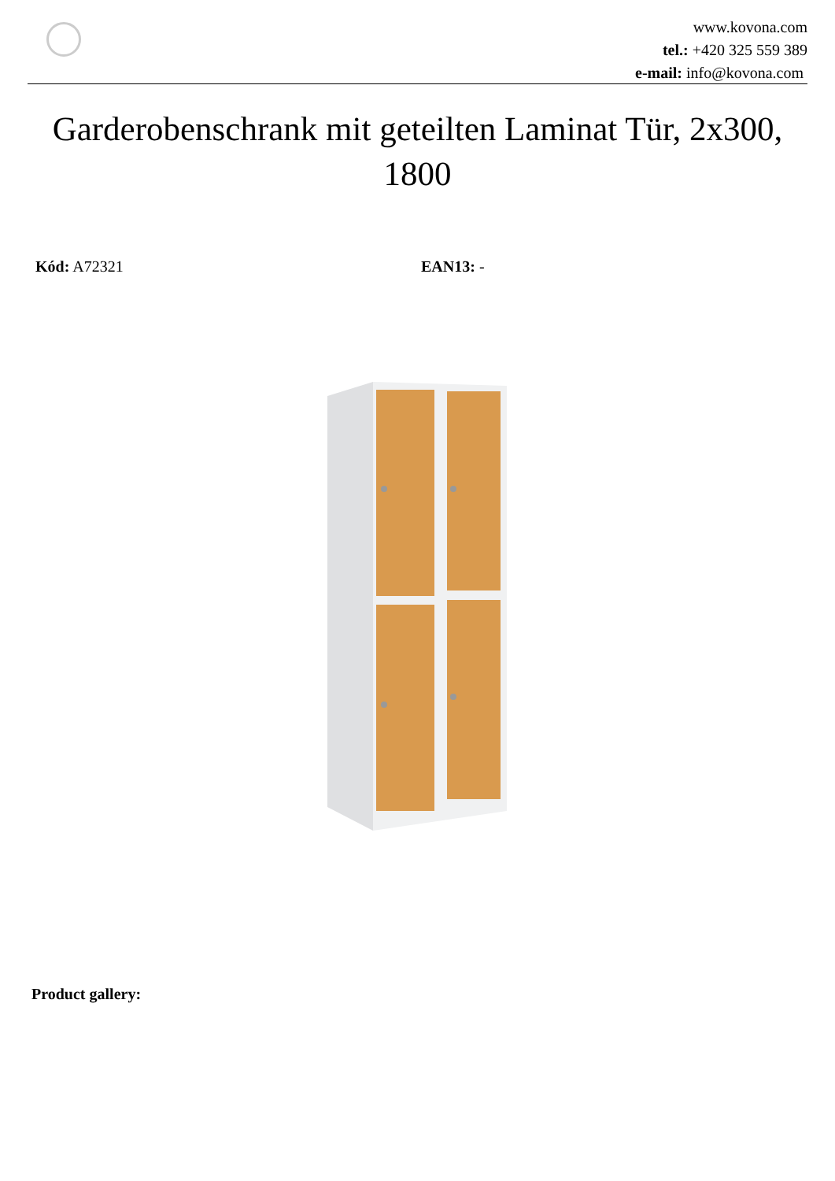www.kovona.com
tel.: +420 325 559 389
e-mail: info@kovona.com
Garderobenschrank mit geteilten Laminat Tür, 2x300, 1800
Kód: A72321 EAN13: -
Product gallery: